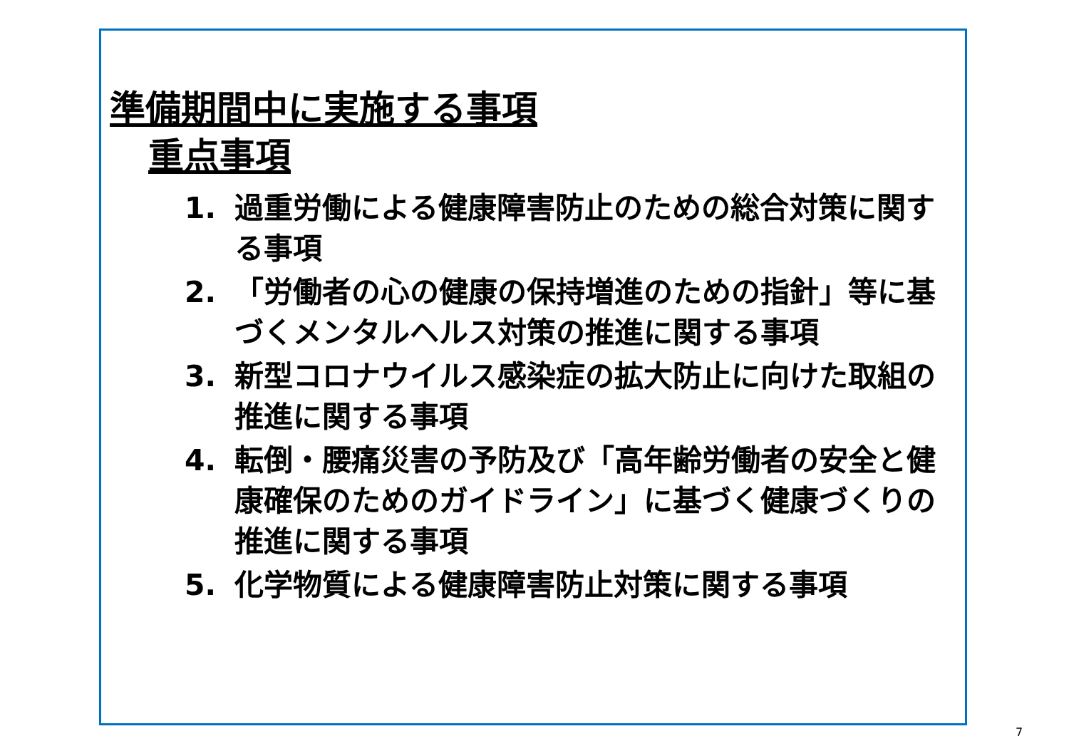準備期間中に実施する事項
重点事項
1. 過重労働による健康障害防止のための総合対策に関する事項
2. 「労働者の心の健康の保持増進のための指針」等に基づくメンタルヘルス対策の推進に関する事項
3. 新型コロナウイルス感染症の拡大防止に向けた取組の推進に関する事項
4. 転倒・腰痛災害の予防及び「高年齢労働者の安全と健康確保のためのガイドライン」に基づく健康づくりの推進に関する事項
5. 化学物質による健康障害防止対策に関する事項
7